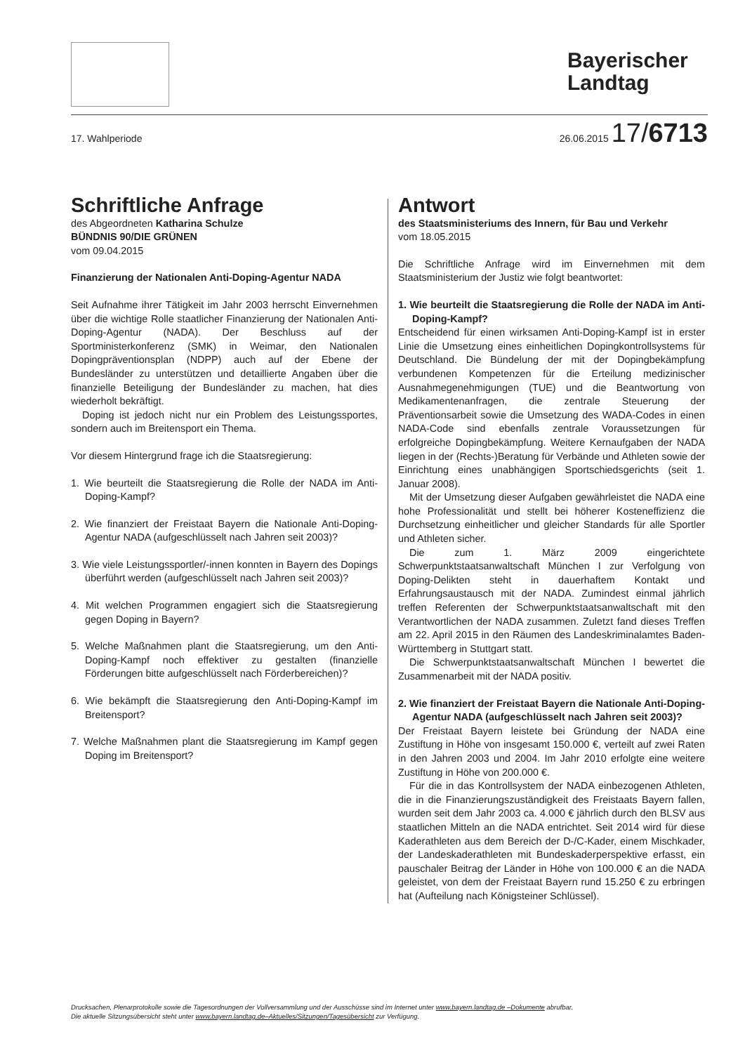Bayerischer Landtag
17. Wahlperiode 26.06.2015 17/6713
Schriftliche Anfrage
des Abgeordneten Katharina Schulze
BÜNDNIS 90/DIE GRÜNEN
vom 09.04.2015
Finanzierung der Nationalen Anti-Doping-Agentur NADA
Seit Aufnahme ihrer Tätigkeit im Jahr 2003 herrscht Einvernehmen über die wichtige Rolle staatlicher Finanzierung der Nationalen Anti-Doping-Agentur (NADA). Der Beschluss auf der Sportministerkonferenz (SMK) in Weimar, den Nationalen Dopingpräventionsplan (NDPP) auch auf der Ebene der Bundesländer zu unterstützen und detaillierte Angaben über die finanzielle Beteiligung der Bundesländer zu machen, hat dies wiederholt bekräftigt.
Doping ist jedoch nicht nur ein Problem des Leistungssportes, sondern auch im Breitensport ein Thema.
Vor diesem Hintergrund frage ich die Staatsregierung:
1. Wie beurteilt die Staatsregierung die Rolle der NADA im Anti-Doping-Kampf?
2. Wie finanziert der Freistaat Bayern die Nationale Anti-Doping-Agentur NADA (aufgeschlüsselt nach Jahren seit 2003)?
3. Wie viele Leistungssportler/-innen konnten in Bayern des Dopings überführt werden (aufgeschlüsselt nach Jahren seit 2003)?
4. Mit welchen Programmen engagiert sich die Staatsregierung gegen Doping in Bayern?
5. Welche Maßnahmen plant die Staatsregierung, um den Anti-Doping-Kampf noch effektiver zu gestalten (finanzielle Förderungen bitte aufgeschlüsselt nach Förderbereichen)?
6. Wie bekämpft die Staatsregierung den Anti-Doping-Kampf im Breitensport?
7. Welche Maßnahmen plant die Staatsregierung im Kampf gegen Doping im Breitensport?
Antwort
des Staatsministeriums des Innern, für Bau und Verkehr
vom 18.05.2015
Die Schriftliche Anfrage wird im Einvernehmen mit dem Staatsministerium der Justiz wie folgt beantwortet:
1. Wie beurteilt die Staatsregierung die Rolle der NADA im Anti-Doping-Kampf?
Entscheidend für einen wirksamen Anti-Doping-Kampf ist in erster Linie die Umsetzung eines einheitlichen Dopingkontrollsystems für Deutschland. Die Bündelung der mit der Dopingbekämpfung verbundenen Kompetenzen für die Erteilung medizinischer Ausnahmegenehmigungen (TUE) und die Beantwortung von Medikamentenanfragen, die zentrale Steuerung der Präventionsarbeit sowie die Umsetzung des WADA-Codes in einen NADA-Code sind ebenfalls zentrale Voraussetzungen für erfolgreiche Dopingbekämpfung. Weitere Kernaufgaben der NADA liegen in der (Rechts-)Beratung für Verbände und Athleten sowie der Einrichtung eines unabhängigen Sportschiedsgerichts (seit 1. Januar 2008).
Mit der Umsetzung dieser Aufgaben gewährleistet die NADA eine hohe Professionalität und stellt bei höherer Kosteneffizienz die Durchsetzung einheitlicher und gleicher Standards für alle Sportler und Athleten sicher.
Die zum 1. März 2009 eingerichtete Schwerpunktstaatsanwaltschaft München I zur Verfolgung von Doping-Delikten steht in dauerhaftem Kontakt und Erfahrungsaustausch mit der NADA. Zumindest einmal jährlich treffen Referenten der Schwerpunktstaatsanwaltschaft mit den Verantwortlichen der NADA zusammen. Zuletzt fand dieses Treffen am 22. April 2015 in den Räumen des Landeskriminalamtes Baden-Württemberg in Stuttgart statt.
Die Schwerpunktstaatsanwaltschaft München I bewertet die Zusammenarbeit mit der NADA positiv.
2. Wie finanziert der Freistaat Bayern die Nationale Anti-Doping-Agentur NADA (aufgeschlüsselt nach Jahren seit 2003)?
Der Freistaat Bayern leistete bei Gründung der NADA eine Zustiftung in Höhe von insgesamt 150.000 €, verteilt auf zwei Raten in den Jahren 2003 und 2004. Im Jahr 2010 erfolgte eine weitere Zustiftung in Höhe von 200.000 €.
Für die in das Kontrollsystem der NADA einbezogenen Athleten, die in die Finanzierungszuständigkeit des Freistaats Bayern fallen, wurden seit dem Jahr 2003 ca. 4.000 € jährlich durch den BLSV aus staatlichen Mitteln an die NADA entrichtet. Seit 2014 wird für diese Kaderathleten aus dem Bereich der D-/C-Kader, einem Mischkader, der Landeskaderathleten mit Bundeskaderperspektive erfasst, ein pauschaler Beitrag der Länder in Höhe von 100.000 € an die NADA geleistet, von dem der Freistaat Bayern rund 15.250 € zu erbringen hat (Aufteilung nach Königsteiner Schlüssel).
Drucksachen, Plenarprotokolle sowie die Tagesordnungen der Vollversammlung und der Ausschüsse sind im Internet unter www.bayern.landtag.de –Dokumente abrufbar.
Die aktuelle Sitzungsübersicht steht unter www.bayern.landtag.de–Aktuelles/Sitzungen/Tagesübersicht zur Verfügung.